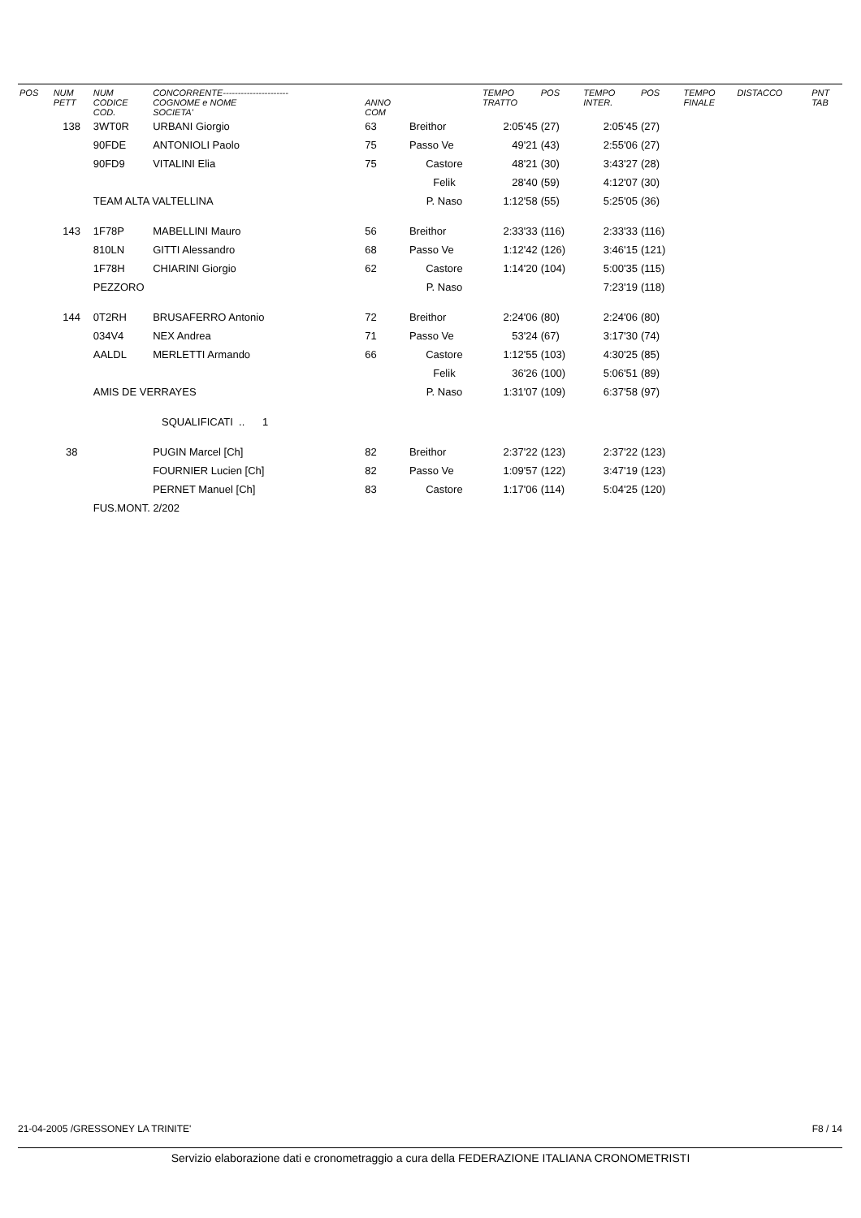| POS | NUM PETT | NUM CODICE COD. | CONCORRENTE---------------------- COGNOME e NOME SOCIETA' | ANNO COM | | TEMPO TRATTO | POS | TEMPO INTER. | POS | TEMPO FINALE | DISTACCO | PNT TAB |
| --- | --- | --- | --- | --- | --- | --- | --- | --- | --- | --- | --- | --- |
| | 138 | 3WT0R | URBANI Giorgio | 63 | Breithor | 2:05'45 | (27) | 2:05'45 | (27) | | | |
| | | 90FDE | ANTONIOLI Paolo | 75 | Passo Ve | 49'21 | (43) | 2:55'06 | (27) | | | |
| | | 90FD9 | VITALINI Elia | 75 | Castore | 48'21 | (30) | 3:43'27 | (28) | | | |
| | | | | | Felik | 28'40 | (59) | 4:12'07 | (30) | | | |
| | | TEAM ALTA VALTELLINA | | | P. Naso | 1:12'58 | (55) | 5:25'05 | (36) | | | |
| | 143 | 1F78P | MABELLINI Mauro | 56 | Breithor | 2:33'33 | (116) | 2:33'33 | (116) | | | |
| | | 810LN | GITTI Alessandro | 68 | Passo Ve | 1:12'42 | (126) | 3:46'15 | (121) | | | |
| | | 1F78H | CHIARINI Giorgio | 62 | Castore | 1:14'20 | (104) | 5:00'35 | (115) | | | |
| | | PEZZORO | | | P. Naso | | | 7:23'19 | (118) | | | |
| | 144 | 0T2RH | BRUSAFERRO Antonio | 72 | Breithor | 2:24'06 | (80) | 2:24'06 | (80) | | | |
| | | 034V4 | NEX Andrea | 71 | Passo Ve | 53'24 | (67) | 3:17'30 | (74) | | | |
| | | AALDL | MERLETTI Armando | 66 | Castore | 1:12'55 | (103) | 4:30'25 | (85) | | | |
| | | | | | Felik | 36'26 | (100) | 5:06'51 | (89) | | | |
| | | AMIS DE VERRAYES | | | P. Naso | 1:31'07 | (109) | 6:37'58 | (97) | | | |
| | | | SQUALIFICATI .. 1 | | | | | | | | | |
| | 38 | | PUGIN Marcel [Ch] | 82 | Breithor | 2:37'22 | (123) | 2:37'22 | (123) | | | |
| | | | FOURNIER Lucien [Ch] | 82 | Passo Ve | 1:09'57 | (122) | 3:47'19 | (123) | | | |
| | | | PERNET Manuel [Ch] | 83 | Castore | 1:17'06 | (114) | 5:04'25 | (120) | | | |
| | | FUS.MONT. 2/202 | | | | | | | | | | |
21-04-2005 /GRESSONEY LA TRINITE' F8 / 14
Servizio elaborazione dati e cronometraggio a cura della FEDERAZIONE ITALIANA CRONOMETRISTI